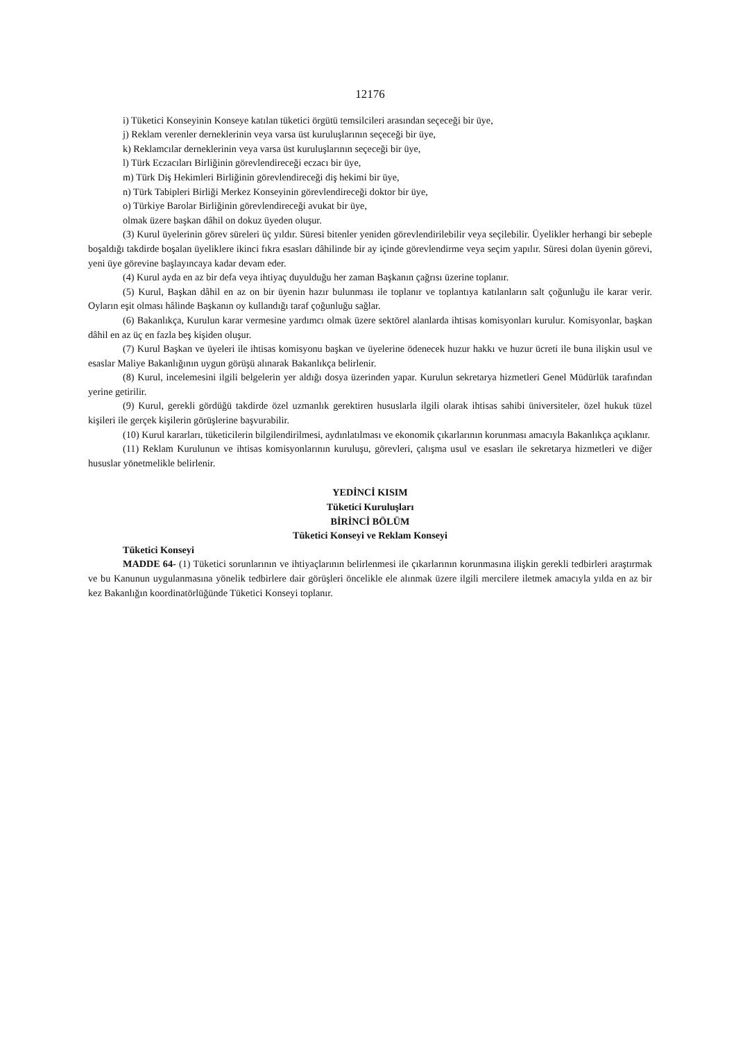12176
i) Tüketici Konseyinin Konseye katılan tüketici örgütü temsilcileri arasından seçeceği bir üye,
j) Reklam verenler derneklerinin veya varsa üst kuruluşlarının seçeceği bir üye,
k) Reklamcılar derneklerinin veya varsa üst kuruluşlarının seçeceği bir üye,
l) Türk Eczacıları Birliğinin görevlendireceği eczacı bir üye,
m) Türk Diş Hekimleri Birliğinin görevlendireceği diş hekimi bir üye,
n) Türk Tabipleri Birliği Merkez Konseyinin görevlendireceği doktor bir üye,
o) Türkiye Barolar Birliğinin görevlendireceği avukat bir üye,
olmak üzere başkan dâhil on dokuz üyeden oluşur.
(3) Kurul üyelerinin görev süreleri üç yıldır. Süresi bitenler yeniden görevlendirilebilir veya seçilebilir. Üyelikler herhangi bir sebeple boşaldığı takdirde boşalan üyeliklere ikinci fıkra esasları dâhilinde bir ay içinde görevlendirme veya seçim yapılır. Süresi dolan üyenin görevi, yeni üye görevine başlayıncaya kadar devam eder.
(4) Kurul ayda en az bir defa veya ihtiyaç duyulduğu her zaman Başkanın çağrısı üzerine toplanır.
(5) Kurul, Başkan dâhil en az on bir üyenin hazır bulunması ile toplanır ve toplantıya katılanların salt çoğunluğu ile karar verir. Oyların eşit olması hâlinde Başkanın oy kullandığı taraf çoğunluğu sağlar.
(6) Bakanlıkça, Kurulun karar vermesine yardımcı olmak üzere sektörel alanlarda ihtisas komisyonları kurulur. Komisyonlar, başkan dâhil en az üç en fazla beş kişiden oluşur.
(7) Kurul Başkan ve üyeleri ile ihtisas komisyonu başkan ve üyelerine ödenecek huzur hakkı ve huzur ücreti ile buna ilişkin usul ve esaslar Maliye Bakanlığının uygun görüşü alınarak Bakanlıkça belirlenir.
(8) Kurul, incelemesini ilgili belgelerin yer aldığı dosya üzerinden yapar. Kurulun sekretarya hizmetleri Genel Müdürlük tarafından yerine getirilir.
(9) Kurul, gerekli gördüğü takdirde özel uzmanlık gerektiren hususlarla ilgili olarak ihtisas sahibi üniversiteler, özel hukuk tüzel kişileri ile gerçek kişilerin görüşlerine başvurabilir.
(10) Kurul kararları, tüketicilerin bilgilendirilmesi, aydınlatılması ve ekonomik çıkarlarının korunması amacıyla Bakanlıkça açıklanır.
(11) Reklam Kurulunun ve ihtisas komisyonlarının kuruluşu, görevleri, çalışma usul ve esasları ile sekretarya hizmetleri ve diğer hususlar yönetmelikle belirlenir.
YEDİNCİ KISIM
Tüketici Kuruluşları
BİRİNCİ BÖLÜM
Tüketici Konseyi ve Reklam Konseyi
Tüketici Konseyi
MADDE 64- (1) Tüketici sorunlarının ve ihtiyaçlarının belirlenmesi ile çıkarlarının korunmasına ilişkin gerekli tedbirleri araştırmak ve bu Kanunun uygulanmasına yönelik tedbirlere dair görüşleri öncelikle ele alınmak üzere ilgili mercilere iletmek amacıyla yılda en az bir kez Bakanlığın koordinatörlüğünde Tüketici Konseyi toplanır.